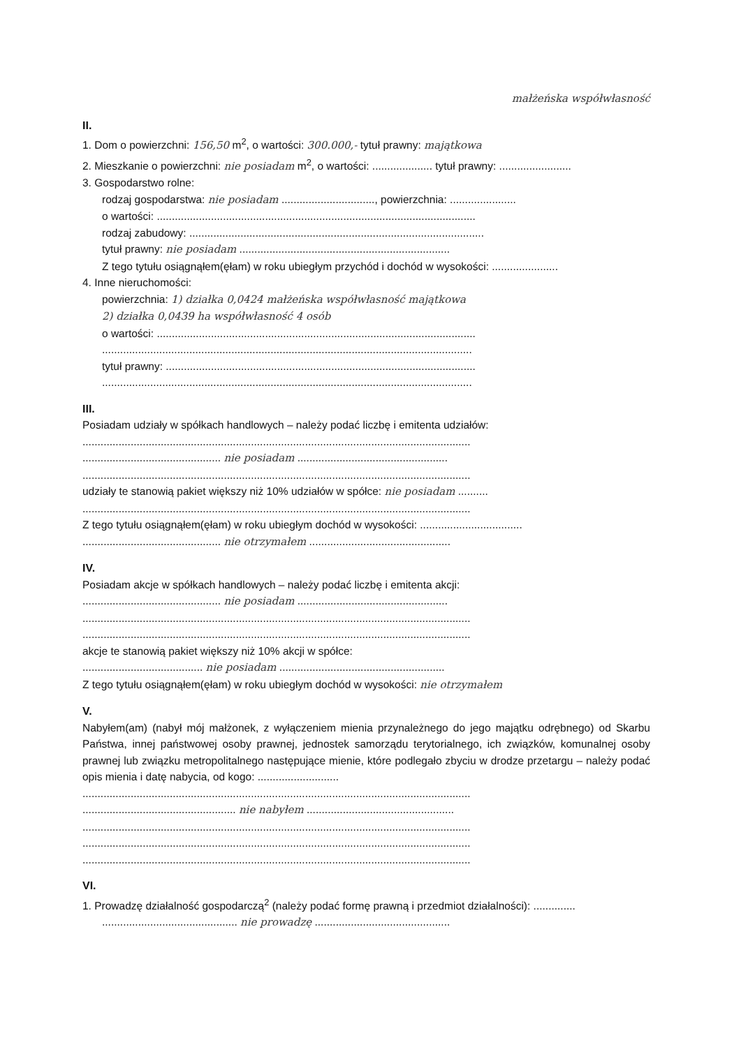małżeńska współwłasność
II.
1. Dom o powierzchni: 156,50 m<sup>2</sup>, o wartości: 300.000,- tytuł prawny: majątkowa
2. Mieszkanie o powierzchni: nie posiadam m<sup>2</sup>, o wartości: .................... tytuł prawny: ........................
3. Gospodarstwo rolne:
rodzaj gospodarstwa: nie posiadam ..............................., powierzchnia: ......................
o wartości: ..........................................................................................................
rodzaj zabudowy: ..................................................................................................
tytuł prawny: nie posiadam ......................................................................
Z tego tytułu osiągnąłem(ęłam) w roku ubiegłym przychód i dochód w wysokości: ......................
4. Inne nieruchomości:
powierzchnia: 1) działka 0,0424 małżeńska współwłasność majątkowa
2) działka 0,0439 ha współwłasność 4 osób
o wartości: ..........................................................................................................
...........................................................................................................................
tytuł prawny: .......................................................................................................
...........................................................................................................................
III.
Posiadam udziały w spółkach handlowych – należy podać liczbę i emitenta udziałów:
.................................................................................................................................
.............................................. nie posiadam ..................................................
.................................................................................................................................
udziały te stanowią pakiet większy niż 10% udziałów w spółce: nie posiadam ..........
.................................................................................................................................
Z tego tytułu osiągnąłem(ęłam) w roku ubiegłym dochód w wysokości: ..................................
.............................................. nie otrzymałem ...............................................
IV.
Posiadam akcje w spółkach handlowych – należy podać liczbę i emitenta akcji:
.............................................. nie posiadam ..................................................
.................................................................................................................................
.................................................................................................................................
akcje te stanowią pakiet większy niż 10% akcji w spółce:
........................................ nie posiadam .......................................................
Z tego tytułu osiągnąłem(ęłam) w roku ubiegłym dochód w wysokości: nie otrzymałem
V.
Nabyłem(am) (nabył mój małżonek, z wyłączeniem mienia przynależnego do jego majątku odrębnego) od Skarbu Państwa, innej państwowej osoby prawnej, jednostek samorządu terytorialnego, ich związków, komunalnej osoby prawnej lub związku metropolitalnego następujące mienie, które podlegało zbyciu w drodze przetargu – należy podać opis mienia i datę nabycia, od kogo: ...........................
.................................................................................................................................
................................................... nie nabyłem .................................................
.................................................................................................................................
.................................................................................................................................
.................................................................................................................................
VI.
1. Prowadzę działalność gospodarczą<sup>2</sup> (należy podać formę prawną i przedmiot działalności): ..............
............................................. nie prowadzę .............................................